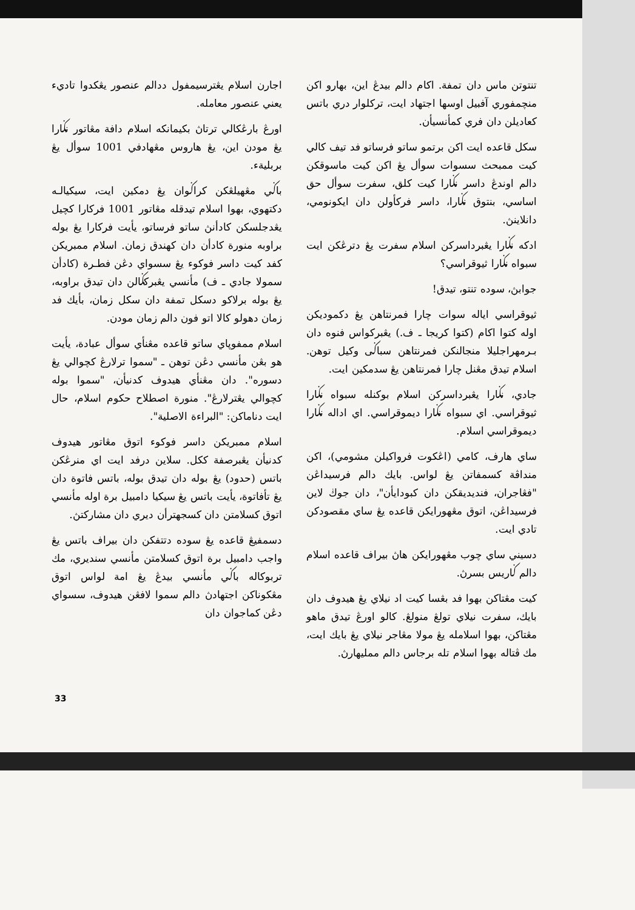اجارن اسلام يڠترسيمفول ددالم عنصور يڠكدوا تاديء يعني عنصور معامله.
اورڠ بارڠكالي ترتاڽ بكيمانكه اسلام دافة مڠاتور نݢارا يڠ مودن اين، يڠ هاروس مڠهادفي 1001 سوأل يڠ بربليةء.
باݢي مڠهيلڠكن كراݢوان يڠ دمكين ايت، سيكيالـه دكتهوي، بهوا اسلام تيدقله مڠاتور 1001 فركارا كچيل يڠدجلسكن كادأنڽ ساتو فرساتو، يأيت فركارا يڠ بوله براوبه منورة كادأن دان كهندق زمان. اسلام ممبريكن كفد كيت داسر فوكوء يڠ سسواي دڠن فطـرة (كادأن سمولا جادي ـ ف) مأنسي يڠبركݢالن دان تيدق براوبه، يڠ بوله برلاكو دسكل تمفة دان سكل زمان، بأيك فد زمان دهولو كالا اتو فون دالم زمان مودن.
اسلام ممفوڽاي ساتو قاعده مڠنأي سوأل عبادة، يأيت هو بڠن مأنسي دڠن توهن ـ "سموا ترلارڠ كچوالي يڠ دسوره". دان مڠنأي هيدوف كدنيأن، "سموا بوله كچوالي يڠترلارڠ". منورة اصطلاح حكوم اسلام، حال ايت دناماكن: "البراءة الاصلية".
اسلام ممبريكن داسر فوكوء اتوق مڠاتور هيدوف كدنيأن يڠبرصفة ككل. سلاين درفد ايت اي منرڠكن باتس (حدود) يڠ بوله دان تيدق بوله، باتس فاتوة دان يڠ تأفاتوة، يأيت باتس يڠ سيكيا دامبيل برة اوله مأنسي اتوق كسلامتن دان كسجهترأن ديري دان مشاركتڽ.
دسمفيڠ قاعده يڠ سوده دتتفكن دان بيراف باتس يڠ واجب دامبيل برة اتوق كسلامتن مأنسي سنديري، مك تربوكاله باݢي مأنسي بيدڠ يڠ امة لواس اتوق مڠكوناكن اجتهادڽ دالم سموا لافڠن هيدوف، سسواي دڠن كماجوان دان
تنتوتن ماس دان تمفة. اکام دالم بيدڠ اين، بهارو اکن منچمفوري آفبيل اوسها اجتهاد ايت، ترکلوار دري باتس کعاديلن دان فري کمأنسيأن.
سكل قاعده ايت اکن برتمو ساتو فرساتو فد تيف كالي كيت ممبحث سسوات سوأل يڠ اکن كيت ماسوقكن دالم اوندڠ داسر نݢارا كيت كلق، سفرت سوأل حق اساسي، بنتوق نݢارا، داسر فركأولن دان ايكونومي، دانلاينڽ.
ادكه نݢارا يڠبرداسركن اسلام سفرت يڠ دترڠكن ايت سبواه نݢارا ثيوقراسي؟
جوابڽ، سوده تنتو، تيدق!
ثيوقراسي اياله سوات چارا فمرنتاهن يڠ دكمودیکن اوله کتوا اکام (کتوا کريجا ـ ف.) يڠبرکواس فنوه دان بـرمهراجليلا منجالنکن فمرنتاهن سباݢى وکيل توهن. اسلام تيدق مڠنل چارا فمرنتاهن يڠ سدمكين ايت.
جادي، نݢارا يڠبرداسرکن اسلام بوکنله سبواه نݢارا ثيوقراسي. اي سبواه نݢارا ديموقراسي. اي اداله نݢارا ديموقراسي اسلام.
ساي هارف، کامي (اڠکوت فرواکيلن مشومي)، اکن منداڤة کسمفاتن يڠ لواس. بايك دالم فرسيداڠن "فڠاجران، فنديديقکن دان کبودايأن"، دان جوڬ لاين فرسيداڠن، اتوق مڠهورايکن قاعده يڠ ساي مقصودکن تادي ايت.
دسيني ساي چوب مڠهورايکن هاڽ بيراف قاعده اسلام دالم ݢاريس بسرڽ.
كيت مڠتاکن بهوا فد بڠسا كيت اد نيلاي يڠ هيدوف دان بايك، سفرت نيلاي تولڠ منولڠ. کالو اورڠ تيدق ماهو مڠتاکن، بهوا اسلامله يڠ مولا مڠاجر نيلاي يڠ بايك ايت، مك ڤتاله بهوا اسلام تله برجاس دالم ممليهارڽ.
33